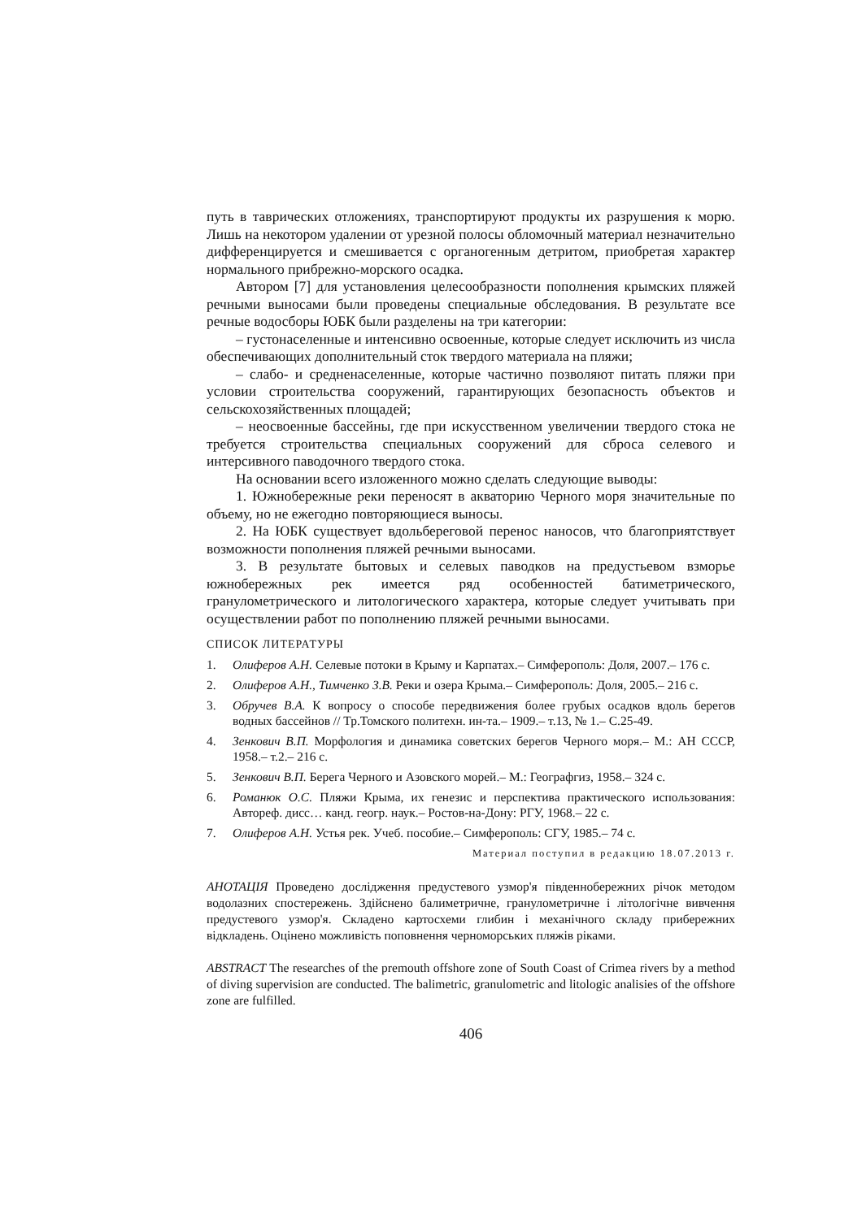путь в таврических отложениях, транспортируют продукты их разрушения к морю. Лишь на некотором удалении от урезной полосы обломочный материал незначительно дифференцируется и смешивается с органогенным детритом, приобретая характер нормального прибрежно-морского осадка.
Автором [7] для установления целесообразности пополнения крымских пляжей речными выносами были проведены специальные обследования. В результате все речные водосборы ЮБК были разделены на три категории:
– густонаселенные и интенсивно освоенные, которые следует исключить из числа обеспечивающих дополнительный сток твердого материала на пляжи;
– слабо- и средненаселенные, которые частично позволяют питать пляжи при условии строительства сооружений, гарантирующих безопасность объектов и сельскохозяйственных площадей;
– неосвоенные бассейны, где при искусственном увеличении твердого стока не требуется строительства специальных сооружений для сброса селевого и интерсивного паводочного твердого стока.
На основании всего изложенного можно сделать следующие выводы:
1. Южнобережные реки переносят в акваторию Черного моря значительные по объему, но не ежегодно повторяющиеся выносы.
2. На ЮБК существует вдольбереговой перенос наносов, что благоприятствует возможности пополнения пляжей речными выносами.
3. В результате бытовых и селевых паводков на предустьевом взморье южнобережных рек имеется ряд особенностей батиметрического, гранулометрического и литологического характера, которые следует учитывать при осуществлении работ по пополнению пляжей речными выносами.
СПИСОК ЛИТЕРАТУРЫ
1. Олиферов А.Н. Селевые потоки в Крыму и Карпатах.– Симферополь: Доля, 2007.– 176 с.
2. Олиферов А.Н., Тимченко З.В. Реки и озера Крыма.– Симферополь: Доля, 2005.– 216 с.
3. Обручев В.А. К вопросу о способе передвижения более грубых осадков вдоль берегов водных бассейнов // Тр.Томского политехн. ин-та.– 1909.– т.13, № 1.– С.25-49.
4. Зенкович В.П. Морфология и динамика советских берегов Черного моря.– М.: АН СССР, 1958.– т.2.– 216 с.
5. Зенкович В.П. Берега Черного и Азовского морей.– М.: Географгиз, 1958.– 324 с.
6. Романюк О.С. Пляжи Крыма, их генезис и перспектива практического использования: Автореф. дисс… канд. геогр. наук.– Ростов-на-Дону: РГУ, 1968.– 22 с.
7. Олиферов А.Н. Устья рек. Учеб. пособие.– Симферополь: СГУ, 1985.– 74 с.
Материал поступил в редакцию 18.07.2013 г.
АНОТАЦІЯ Проведено дослідження предустевого узмор'я південнобережних річок методом водолазних спостережень. Здійснено балиметричне, гранулометричне і літологічне вивчення предустевого узмор'я. Складено картосхеми глибин і механічного складу прибережних відкладень. Оцінено можливість поповнення черноморських пляжів ріками.
ABSTRACT The researches of the premouth offshore zone of South Coast of Crimea rivers by a method of diving supervision are conducted. The balimetric, granulometric and litologic analisies of the offshore zone are fulfilled.
406